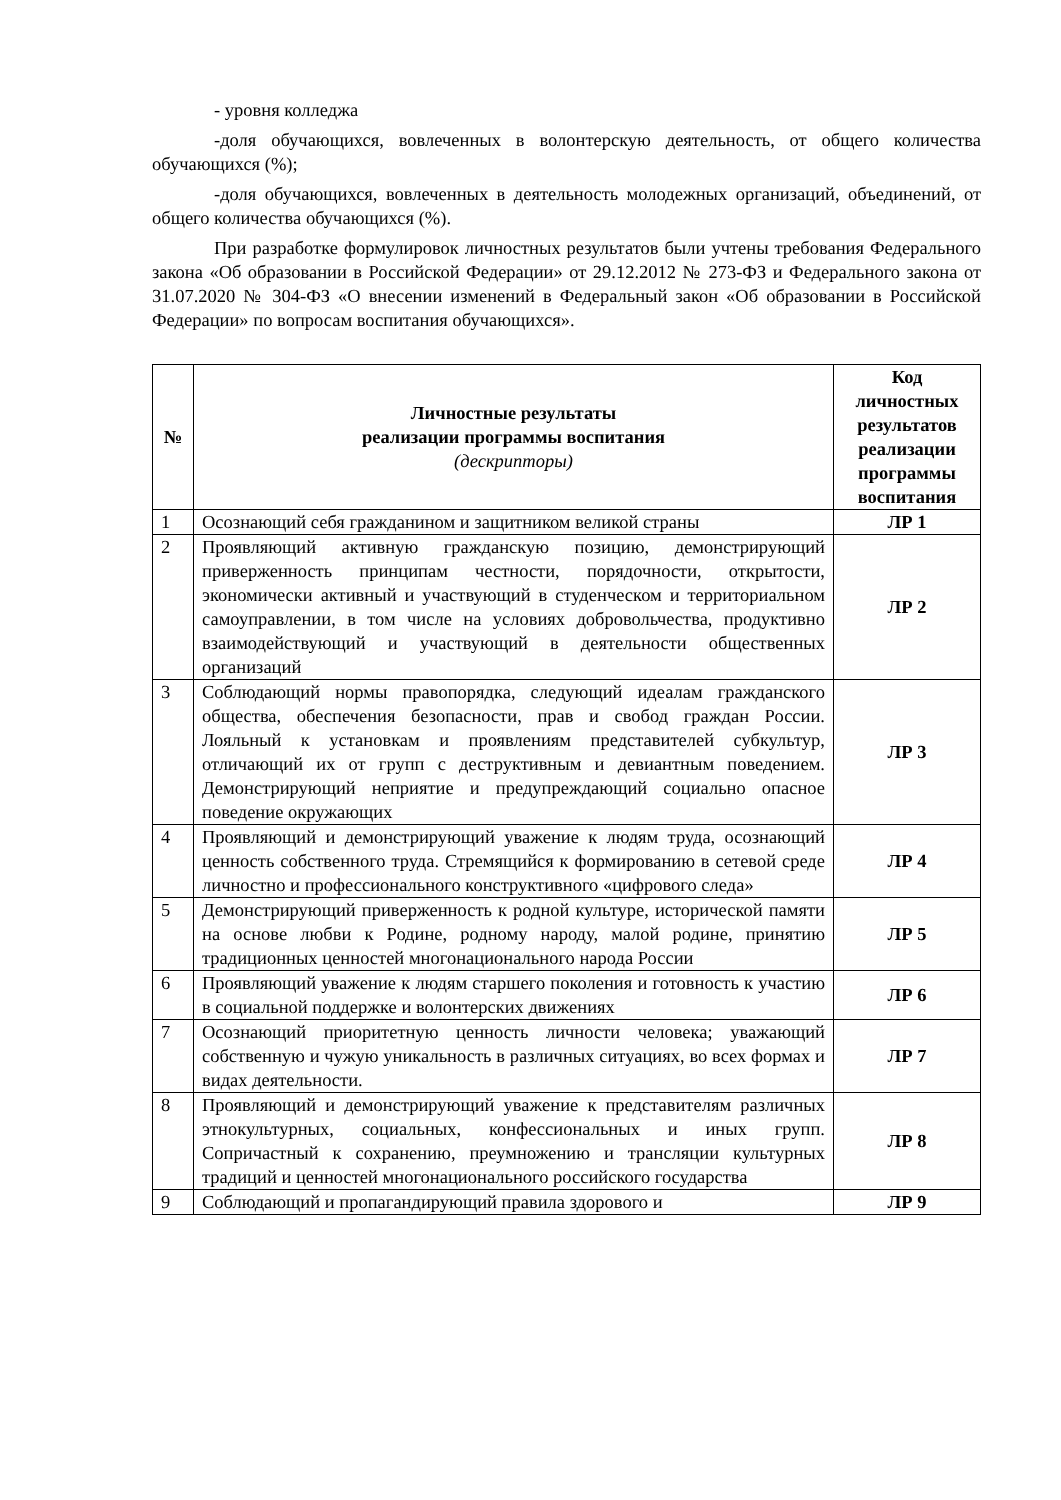- уровня колледжа
-доля обучающихся, вовлеченных в волонтерскую деятельность, от общего количества обучающихся (%);
-доля обучающихся, вовлеченных в деятельность молодежных организаций, объединений, от общего количества обучающихся (%).
При разработке формулировок личностных результатов были учтены требования Федерального закона «Об образовании в Российской Федерации» от 29.12.2012 № 273-ФЗ и Федерального закона от 31.07.2020 № 304-ФЗ «О внесении изменений в Федеральный закон «Об образовании в Российской Федерации» по вопросам воспитания обучающихся».
| № | Личностные результаты реализации программы воспитания (дескрипторы) | Код личностных результатов реализации программы воспитания |
| --- | --- | --- |
| 1 | Осознающий себя гражданином и защитником великой страны | ЛР 1 |
| 2 | Проявляющий активную гражданскую позицию, демонстрирующий приверженность принципам честности, порядочности, открытости, экономически активный и участвующий в студенческом и территориальном самоуправлении, в том числе на условиях добровольчества, продуктивно взаимодействующий и участвующий в деятельности общественных организаций | ЛР 2 |
| 3 | Соблюдающий нормы правопорядка, следующий идеалам гражданского общества, обеспечения безопасности, прав и свобод граждан России. Лояльный к установкам и проявлениям представителей субкультур, отличающий их от групп с деструктивным и девиантным поведением. Демонстрирующий неприятие и предупреждающий социально опасное поведение окружающих | ЛР 3 |
| 4 | Проявляющий и демонстрирующий уважение к людям труда, осознающий ценность собственного труда. Стремящийся к формированию в сетевой среде личностно и профессионального конструктивного «цифрового следа» | ЛР 4 |
| 5 | Демонстрирующий приверженность к родной культуре, исторической памяти на основе любви к Родине, родному народу, малой родине, принятию традиционных ценностей многонационального народа России | ЛР 5 |
| 6 | Проявляющий уважение к людям старшего поколения и готовность к участию в социальной поддержке и волонтерских движениях | ЛР 6 |
| 7 | Осознающий приоритетную ценность личности человека; уважающий собственную и чужую уникальность в различных ситуациях, во всех формах и видах деятельности. | ЛР 7 |
| 8 | Проявляющий и демонстрирующий уважение к представителям различных этнокультурных, социальных, конфессиональных и иных групп. Сопричастный к сохранению, преумножению и трансляции культурных традиций и ценностей многонационального российского государства | ЛР 8 |
| 9 | Соблюдающий и пропагандирующий правила здорового и | ЛР 9 |